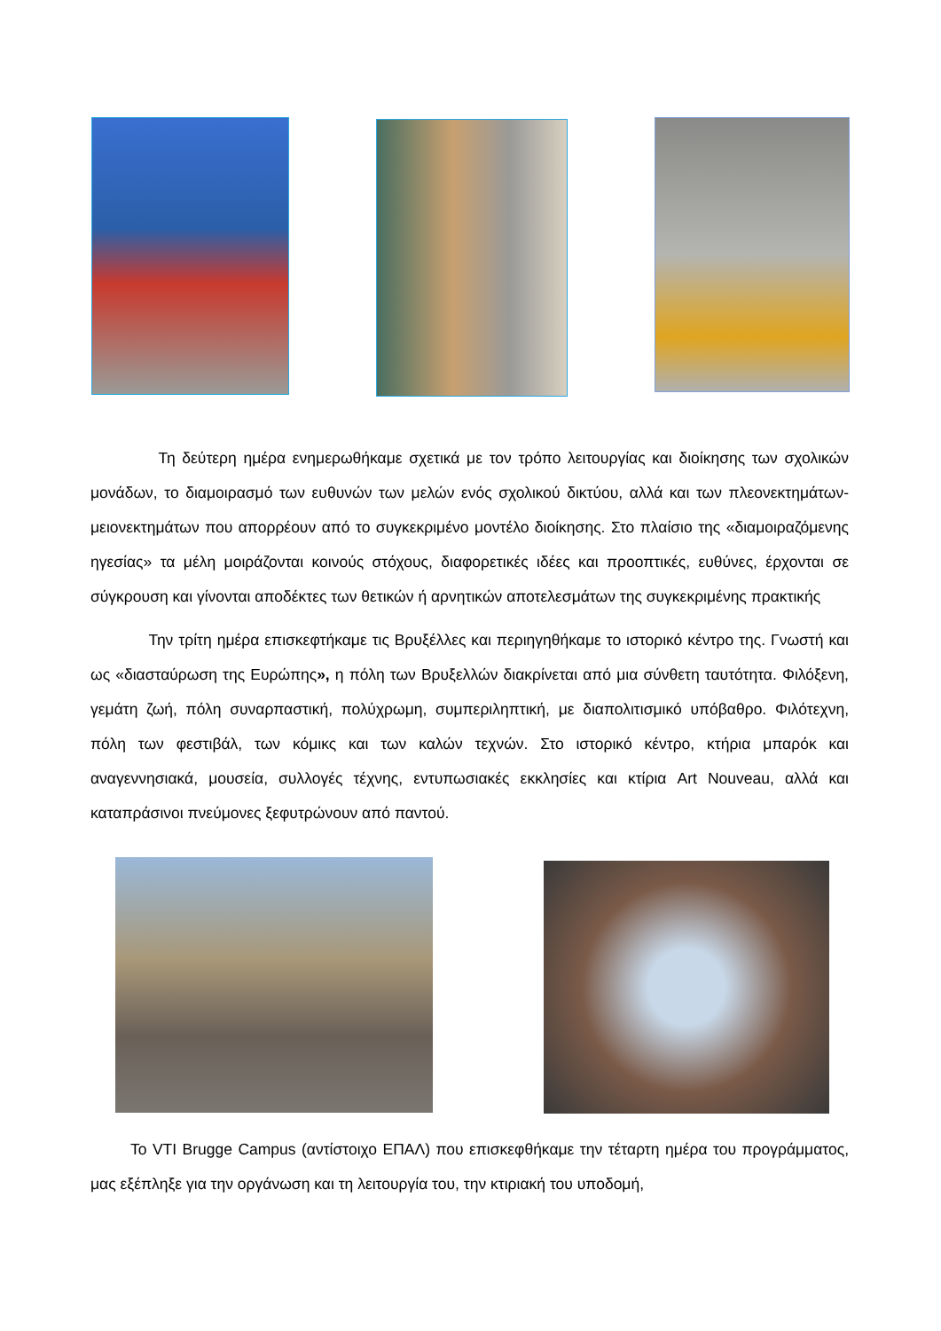Τη δεύτερη ημέρα ενημερωθήκαμε σχετικά με τον τρόπο λειτουργίας και διοίκησης των σχολικών μονάδων, το διαμοιρασμό των ευθυνών των μελών ενός σχολικού δικτύου, αλλά και των πλεονεκτημάτων-μειονεκτημάτων που απορρέουν από το συγκεκριμένο μοντέλο διοίκησης. Στο πλαίσιο της «διαμοιραζόμενης ηγεσίας» τα μέλη μοιράζονται κοινούς στόχους, διαφορετικές ιδέες και προοπτικές, ευθύνες, έρχονται σε σύγκρουση και γίνονται αποδέκτες των θετικών ή αρνητικών αποτελεσμάτων της συγκεκριμένης πρακτικής
Την τρίτη ημέρα επισκεφτήκαμε τις Βρυξέλλες και περιηγηθήκαμε το ιστορικό κέντρο της. Γνωστή και ως «διασταύρωση της Ευρώπης», η πόλη των Βρυξελλών διακρίνεται από μια σύνθετη ταυτότητα. Φιλόξενη, γεμάτη ζωή, πόλη συναρπαστική, πολύχρωμη, συμπεριληπτική, με διαπολιτισμικό υπόβαθρο. Φιλότεχνη, πόλη των φεστιβάλ, των κόμικς και των καλών τεχνών. Στο ιστορικό κέντρο, κτήρια μπαρόκ και αναγεννησιακά, μουσεία, συλλογές τέχνης, εντυπωσιακές εκκλησίες και κτίρια Art Nouveau, αλλά και καταπράσινοι πνεύμονες ξεφυτρώνουν από παντού.
Το VTI Brugge Campus (αντίστοιχο ΕΠΑΛ) που επισκεφθήκαμε την τέταρτη ημέρα του προγράμματος, μας εξέπληξε για την οργάνωση και τη λειτουργία του, την κτιριακή του υποδομή,